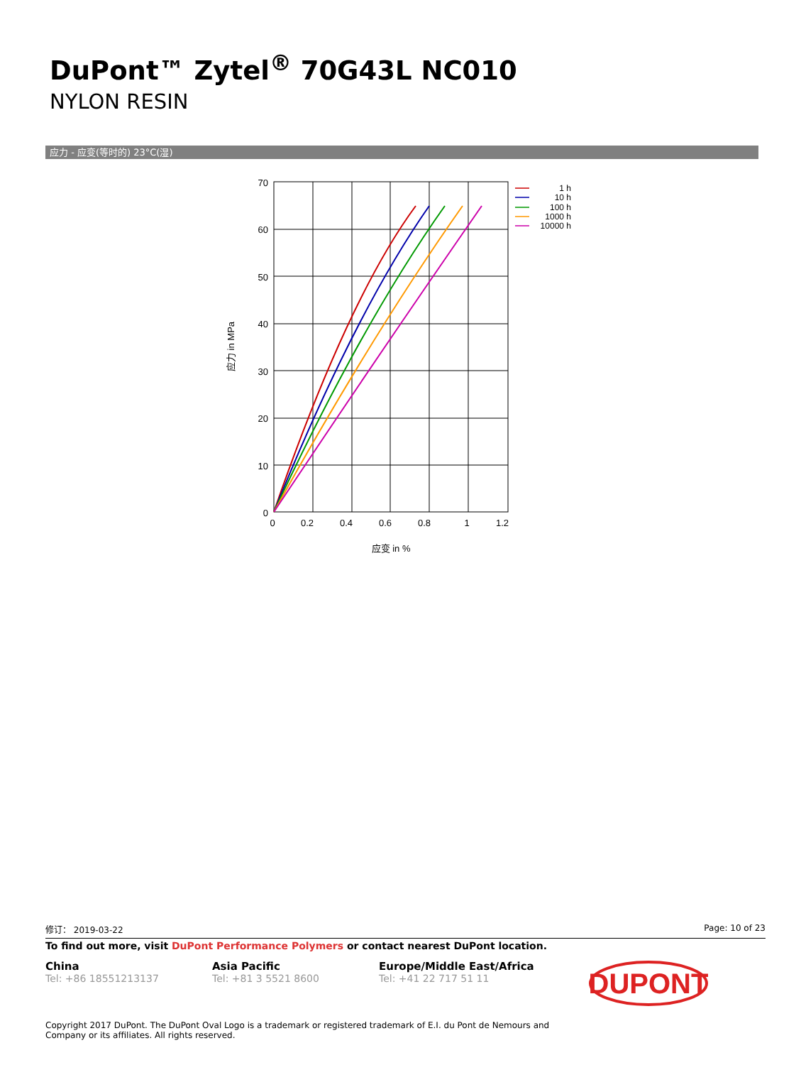DuPont™ Zytel<sup>®</sup> 70G43L NC010
NYLON RESIN
应力 - 应变(等时的) 23°C(湿)
70
60
50
40
30
20
10
0
0
0.2
0.4
0.6
0.8
1
1.2
应变 in %
应力 in MPa
1 h
10 h
100 h
1000 h
10000 h
修订： 2019-03-22 Page: 10 of 23
To find out more, visit DuPont Performance Polymers or contact nearest DuPont location.
China
Tel: +86 18551213137
Asia Pacific
Tel: +81 3 5521 8600
Europe/Middle East/Africa
Tel: +41 22 717 51 11
DUPONT
Copyright 2017 DuPont. The DuPont Oval Logo is a trademark or registered trademark of E.I. du Pont de Nemours and
Company or its affiliates. All rights reserved.